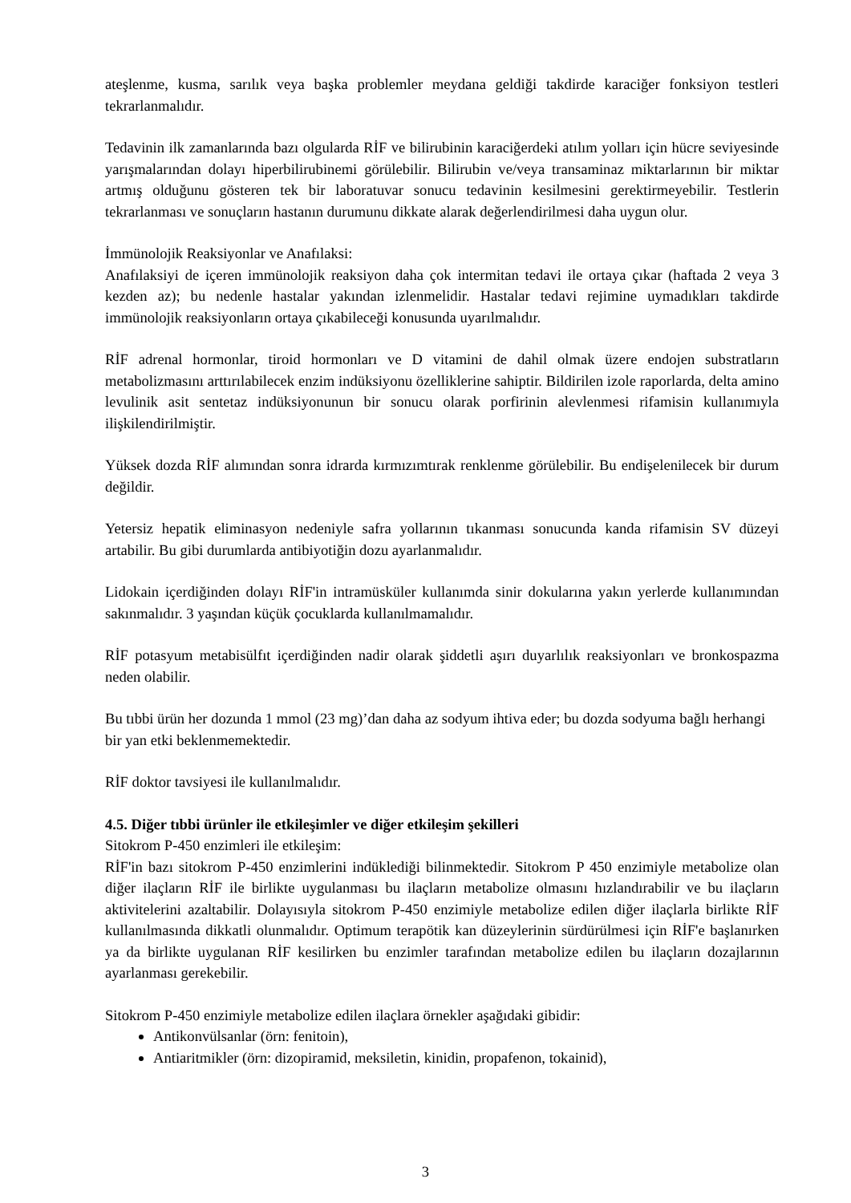ateşlenme, kusma, sarılık veya başka problemler meydana geldiği takdirde karaciğer fonksiyon testleri tekrarlanmalıdır.
Tedavinin ilk zamanlarında bazı olgularda RİF ve bilirubinin karaciğerdeki atılım yolları için hücre seviyesinde yarışmalarından dolayı hiperbilirubinemi görülebilir. Bilirubin ve/veya transaminaz miktarlarının bir miktar artmış olduğunu gösteren tek bir laboratuvar sonucu tedavinin kesilmesini gerektirmeyebilir. Testlerin tekrarlanması ve sonuçların hastanın durumunu dikkate alarak değerlendirilmesi daha uygun olur.
İmmünolojik Reaksiyonlar ve Anafılaksi:
Anafılaksiyi de içeren immünolojik reaksiyon daha çok intermitan tedavi ile ortaya çıkar (haftada 2 veya 3 kezden az); bu nedenle hastalar yakından izlenmelidir. Hastalar tedavi rejimine uymadıkları takdirde immünolojik reaksiyonların ortaya çıkabileceği konusunda uyarılmalıdır.
RİF adrenal hormonlar, tiroid hormonları ve D vitamini de dahil olmak üzere endojen substratların metabolizmasını arttırılabilecek enzim indüksiyonu özelliklerine sahiptir. Bildirilen izole raporlarda, delta amino levulinik asit sentetaz indüksiyonunun bir sonucu olarak porfirinin alevlenmesi rifamisin kullanımıyla ilişkilendirilmiştir.
Yüksek dozda RİF alımından sonra idrarda kırmızımtırak renklenme görülebilir. Bu endişelenilecek bir durum değildir.
Yetersiz hepatik eliminasyon nedeniyle safra yollarının tıkanması sonucunda kanda rifamisin SV düzeyi artabilir. Bu gibi durumlarda antibiyotiğin dozu ayarlanmalıdır.
Lidokain içerdiğinden dolayı RİF'in intramüsküler kullanımda sinir dokularına yakın yerlerde kullanımından sakınmalıdır. 3 yaşından küçük çocuklarda kullanılmamalıdır.
RİF potasyum metabisülfıt içerdiğinden nadir olarak şiddetli aşırı duyarlılık reaksiyonları ve bronkospazma neden olabilir.
Bu tıbbi ürün her dozunda 1 mmol (23 mg)’dan daha az sodyum ihtiva eder; bu dozda sodyuma bağlı herhangi bir yan etki beklenmemektedir.
RİF doktor tavsiyesi ile kullanılmalıdır.
4.5. Diğer tıbbi ürünler ile etkileşimler ve diğer etkileşim şekilleri
Sitokrom P-450 enzimleri ile etkileşim:
RİF'in bazı sitokrom P-450 enzimlerini indüklediği bilinmektedir. Sitokrom P 450 enzimiyle metabolize olan diğer ilaçların RİF ile birlikte uygulanması bu ilaçların metabolize olmasını hızlandırabilir ve bu ilaçların aktivitelerini azaltabilir. Dolayısıyla sitokrom P-450 enzimiyle metabolize edilen diğer ilaçlarla birlikte RİF kullanılmasında dikkatli olunmalıdır. Optimum terapötik kan düzeylerinin sürdürülmesi için RİF'e başlanırken ya da birlikte uygulanan RİF kesilirken bu enzimler tarafından metabolize edilen bu ilaçların dozajlarının ayarlanması gerekebilir.
Sitokrom P-450 enzimiyle metabolize edilen ilaçlara örnekler aşağıdaki gibidir:
Antikonvülsanlar (örn: fenitoin),
Antiaritmikler (örn: dizopiramid, meksiletin, kinidin, propafenon, tokainid),
3